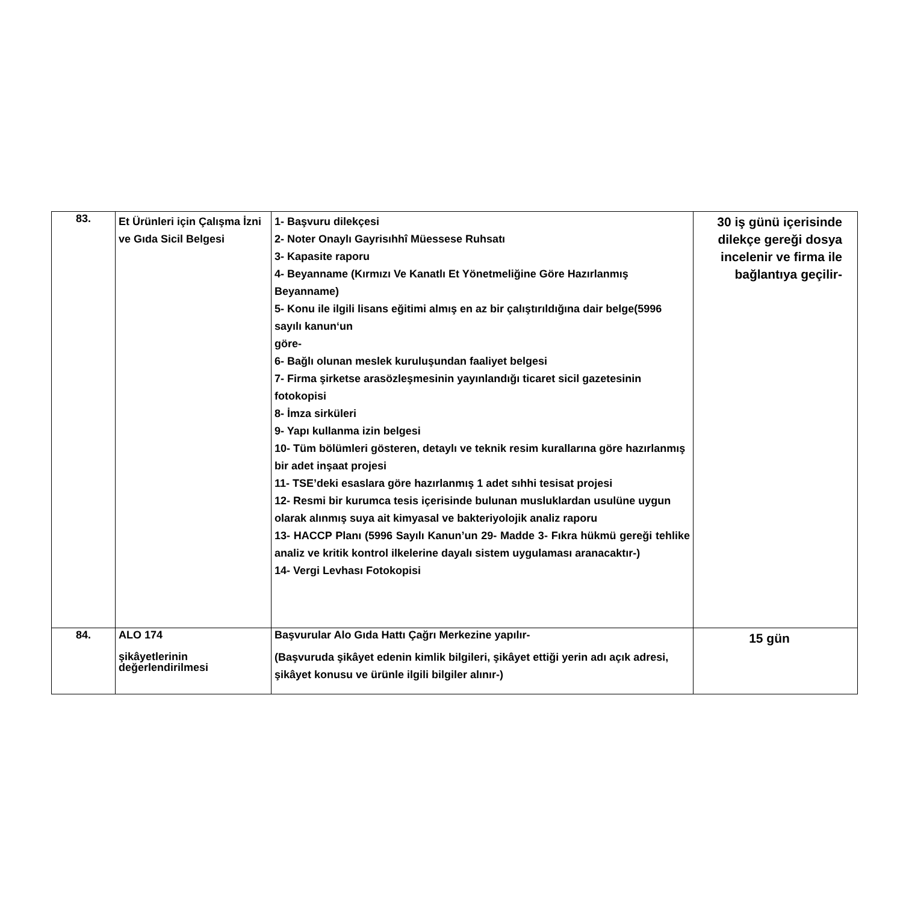| 83. | Et Ürünleri için Çalışma İzni ve Gıda Sicil Belgesi | 1- Başvuru dilekçesi 2- Noter Onaylı Gayrisıhhî Müessese Ruhsatı 3- Kapasite raporu 4- Beyanname (Kırmızı Ve Kanatlı Et Yönetmeliğine Göre Hazırlanmış Beyanname) 5- Konu ile ilgili lisans eğitimi almış en az bir çalıştırıldığına dair belge(5996 sayılı kanun‘un göre- 6- Bağlı olunan meslek kuruluşundan faaliyet belgesi 7- Firma şirketse arasözleşmesinin yayınlandığı ticaret sicil gazetesinin fotokopisi 8- İmza sirküleri 9- Yapı kullanma izin belgesi 10- Tüm bölümleri gösteren, detaylı ve teknik resim kurallarına göre hazırlanmış bir adet inşaat projesi 11- TSE’deki esaslara göre hazırlanmış 1 adet sıhhi tesisat projesi 12- Resmi bir kurumca tesis içerisinde bulunan musluklardan usulüne uygun olarak alınmış suya ait kimyasal ve bakteriyolojik analiz raporu 13- HACCP Planı (5996 Sayılı Kanun’un 29- Madde 3- Fıkra hükmü gereği tehlike analiz ve kritik kontrol ilkelerine dayalı sistem uygulaması aranacaktır-) 14- Vergi Levhası Fotokopisi | 30 iş günü içerisinde dilekçe gereği dosya incelenir ve firma ile bağlantıya geçilir- |
| 84. | ALO 174 şikâyetlerinin değerlendirilmesi | Başvurular Alo Gıda Hattı Çağrı Merkezine yapılır- (Başvuruda şikâyet edenin kimlik bilgileri, şikâyet ettiği yerin adı açık adresi, şikâyet konusu ve ürünle ilgili bilgiler alınır-) | 15 gün |